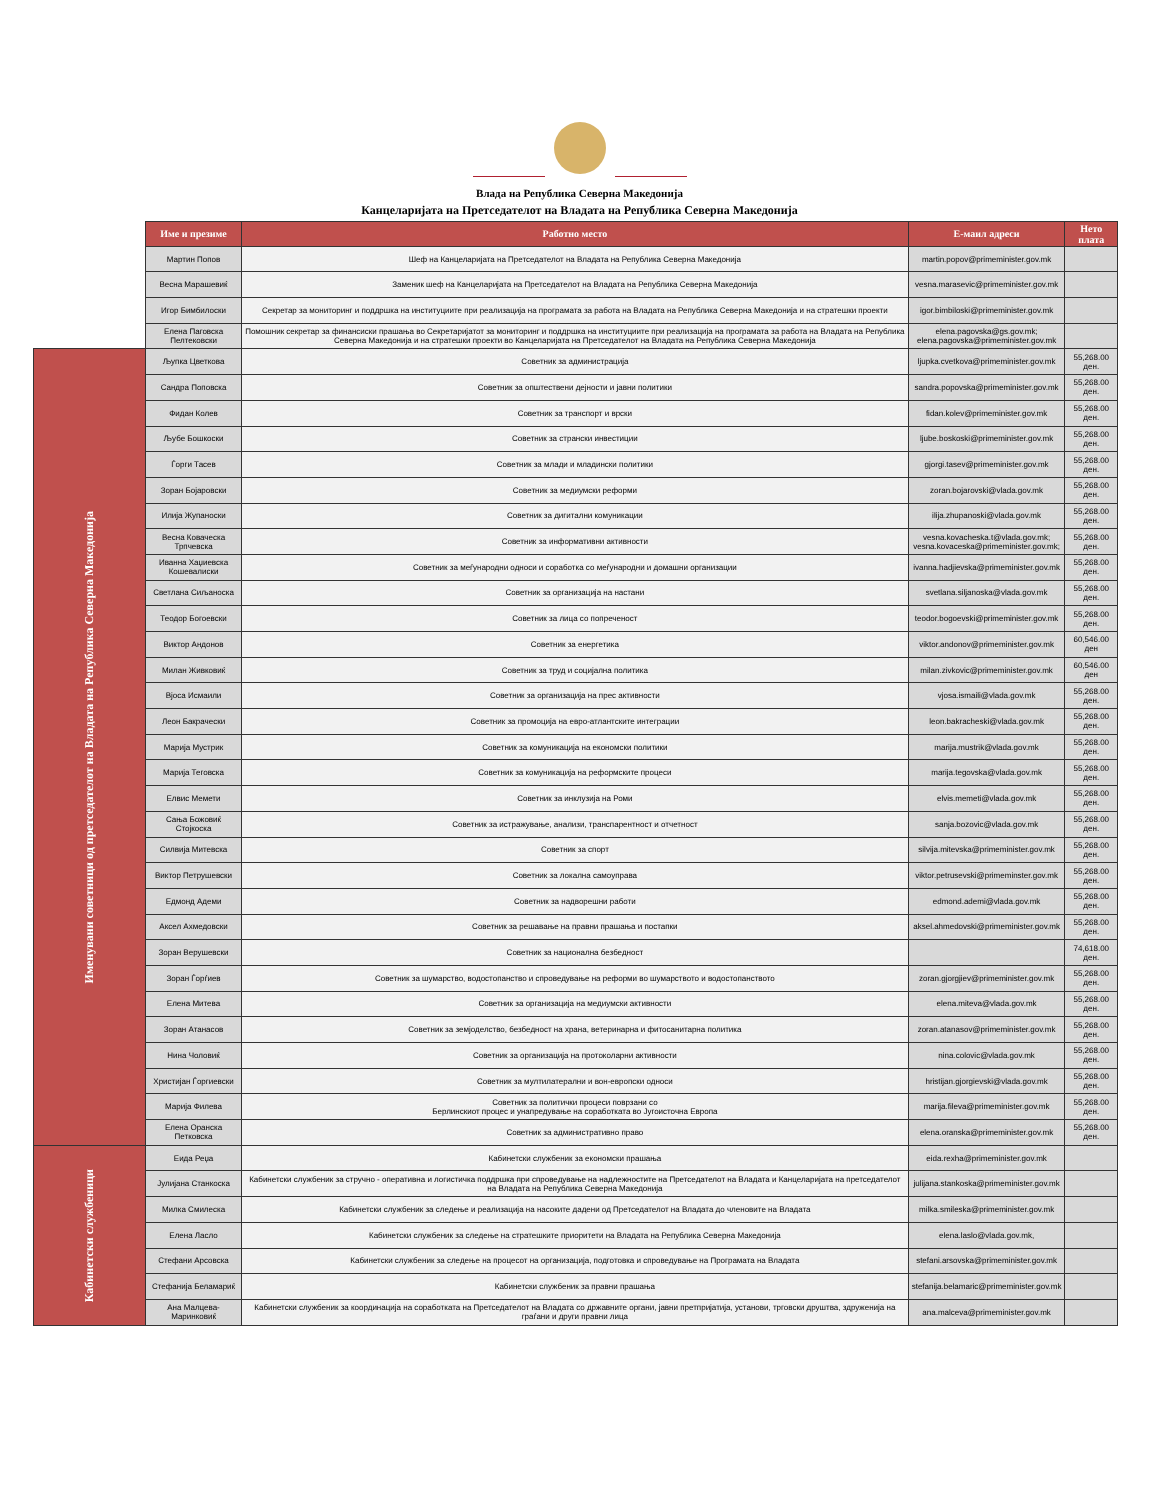Влада на Република Северна Македонија
Канцеларијата на Претседателот на Владата на Република Северна Македонија
| | Име и презиме | Работно место | Е-маил адреси | Нето плата |
| | Мартин Попов | Шеф на Канцеларијата на Претседателот на Владата на Република Северна Македонија | martin.popov@primeminister.gov.mk | |
| | Весна Марашевиќ | Заменик шеф на Канцеларијата на Претседателот на Владата на Република Северна Македонија | vesna.marasevic@primeminister.gov.mk | |
| | Игор Бимбилоски | Секретар за мониторинг и поддршка на институциите при реализација на програмата за работа на Владата на Република Северна Македонија и на стратешки проекти | igor.bimbiloski@primeminister.gov.mk | |
| | Елена Паговска Пелтековски | Помошник секретар за финансиски прашања во Секретаријатот за мониторинг и поддршка на институциите при реализација на програмата за работа на Владата на Република Северна Македонија и на стратешки проекти во Канцеларијата на Претседателот на Владата на Република Северна Македонија | elena.pagovska@gs.gov.mk; elena.pagovska@primeminister.gov.mk | |
| Именувани советници од претседателот на Владата на Република Северна Македонија | Љупка Цветкова | Советник за администрација | ljupka.cvetkova@primeminister.gov.mk | 55,268.00 ден. |
| | Сандра Поповска | Советник за општествени дејности и јавни политики | sandra.popovska@primeminister.gov.mk | 55,268.00 ден. |
| | Фидан Колев | Советник за транспорт и врски | fidan.kolev@primeminister.gov.mk | 55,268.00 ден. |
| | Љубе Бошкоски | Советник за странски инвестиции | ljube.boskoski@primeminister.gov.mk | 55,268.00 ден. |
| | Ѓорги Тасев | Советник за млади и младински политики | gjorgi.tasev@primeminister.gov.mk | 55,268.00 ден. |
| | Зоран Бојаровски | Советник за медиумски реформи | zoran.bojarovski@vlada.gov.mk | 55,268.00 ден. |
| | Илија Жупаноски | Советник за дигитални комуникации | ilija.zhupanoski@vlada.gov.mk | 55,268.00 ден. |
| | Весна Коваческа Трпчевска | Советник за информативни активности | vesna.kovacheska.t@vlada.gov.mk; vesna.kovaceska@primeminister.gov.mk; | 55,268.00 ден. |
| | Иванна Хаџиевска Кошевалиски | Советник за меѓународни односи и соработка со меѓународни и домашни организации | ivanna.hadjievska@primeminister.gov.mk | 55,268.00 ден. |
| | Светлана Сиљаноска | Советник за организација на настани | svetlana.siljanoska@vlada.gov.mk | 55,268.00 ден. |
| | Теодор Богоевски | Советник за лица со попреченост | teodor.bogoevski@primeminister.gov.mk | 55,268.00 ден. |
| | Виктор Андонов | Советник за енергетика | viktor.andonov@primeminister.gov.mk | 60,546.00 ден |
| | Милан Живковиќ | Советник за труд и социјална политика | milan.zivkovic@primeminister.gov.mk | 60,546.00 ден |
| | Вјоса Исмаили | Советник за организација на прес активности | vjosa.ismaili@vlada.gov.mk | 55,268.00 ден. |
| | Леон Бакрачески | Советник за промоција на евро-атлантските интеграции | leon.bakracheski@vlada.gov.mk | 55,268.00 ден. |
| | Марија Мустрик | Советник за комуникација на економски политики | marija.mustrik@vlada.gov.mk | 55,268.00 ден. |
| | Марија Теговска | Советник за комуникација на реформските процеси | marija.tegovska@vlada.gov.mk | 55,268.00 ден. |
| | Елвис Мемети | Советник за инклузија на Роми | elvis.memeti@vlada.gov.mk | 55,268.00 ден. |
| | Сања Божовиќ Стојкоска | Советник за истражување, анализи, транспарентност и отчетност | sanja.bozovic@vlada.gov.mk | 55,268.00 ден. |
| | Силвија Митевска | Советник за спорт | silvija.mitevska@primeminister.gov.mk | 55,268.00 ден. |
| | Виктор Петрушевски | Советник за локална самоуправа | viktor.petrusevski@primeminster.gov.mk | 55,268.00 ден. |
| | Едмонд Адеми | Советник за надворешни работи | edmond.ademi@vlada.gov.mk | 55,268.00 ден. |
| | Аксел Ахмедовски | Советник за решавање на правни прашања и постапки | aksel.ahmedovski@primeminister.gov.mk | 55,268.00 ден. |
| | Зоран Верушевски | Советник за национална безбедност | | 74,618.00 ден. |
| | Зоран Ѓорѓиев | Советник за шумарство, водостопанство и спроведување на реформи во шумарството и водостопанството | zoran.gjorgjiev@primeminister.gov.mk | 55,268.00 ден. |
| | Елена Митева | Советник за организација на медиумски активности | elena.miteva@vlada.gov.mk | 55,268.00 ден. |
| | Зоран Атанасов | Советник за земјоделство, безбедност на храна, ветеринарна и фитосанитарна политика | zoran.atanasov@primeminister.gov.mk | 55,268.00 ден. |
| | Нина Чоловиќ | Советник за организација на протоколарни активности | nina.colovic@vlada.gov.mk | 55,268.00 ден. |
| | Христијан Ѓоргиевски | Советник за мултилатерални и вон-европски односи | hristijan.gjorgievski@vlada.gov.mk | 55,268.00 ден. |
| | Марија Филева | Советник за политички процеси поврзани со Берлинскиот процес и унапредување на соработката во Југоисточна Европа | marija.fileva@primeminister.gov.mk | 55,268.00 ден. |
| | Елена Оранска Петковска | Советник за административно право | elena.oranska@primeminister.gov.mk | 55,268.00 ден. |
| Кабинетски службеници | Еида Реџа | Кабинетски службеник за економски прашања | eida.rexha@primeminister.gov.mk | |
| | Јулијана Станкоска | Кабинетски службеник за стручно - оперативна и логистичка поддршка при спроведување на надлежностите на Претседателот на Владата и Канцеларијата на претседателот на Владата на Република Северна Македонија | julijana.stankoska@primeminister.gov.mk | |
| | Милка Смилеска | Кабинетски службеник за следење и реализација на насоките дадени од Претседателот на Владата до членовите на Владата | milka.smileska@primeminister.gov.mk | |
| | Елена Ласло | Кабинетски службеник за следење на стратешките приоритети на Владата на Република Северна Македонија | elena.laslo@vlada.gov.mk, | |
| | Стефани Арсовска | Кабинетски службеник за следење на процесот на организација, подготовка и спроведување на Програмата на Владата | stefani.arsovska@primeminister.gov.mk | |
| | Стефанија Беламариќ | Кабинетски службеник за правни прашања | stefanija.belamaric@primeminister.gov.mk | |
| | Ана Малцева-Маринковиќ | Кабинетски службеник за координација на соработката на Претседателот на Владата со државните органи, јавни претпријатија, установи, трговски друштва, здруженија на граѓани и други правни лица | ana.malceva@primeminister.gov.mk | |